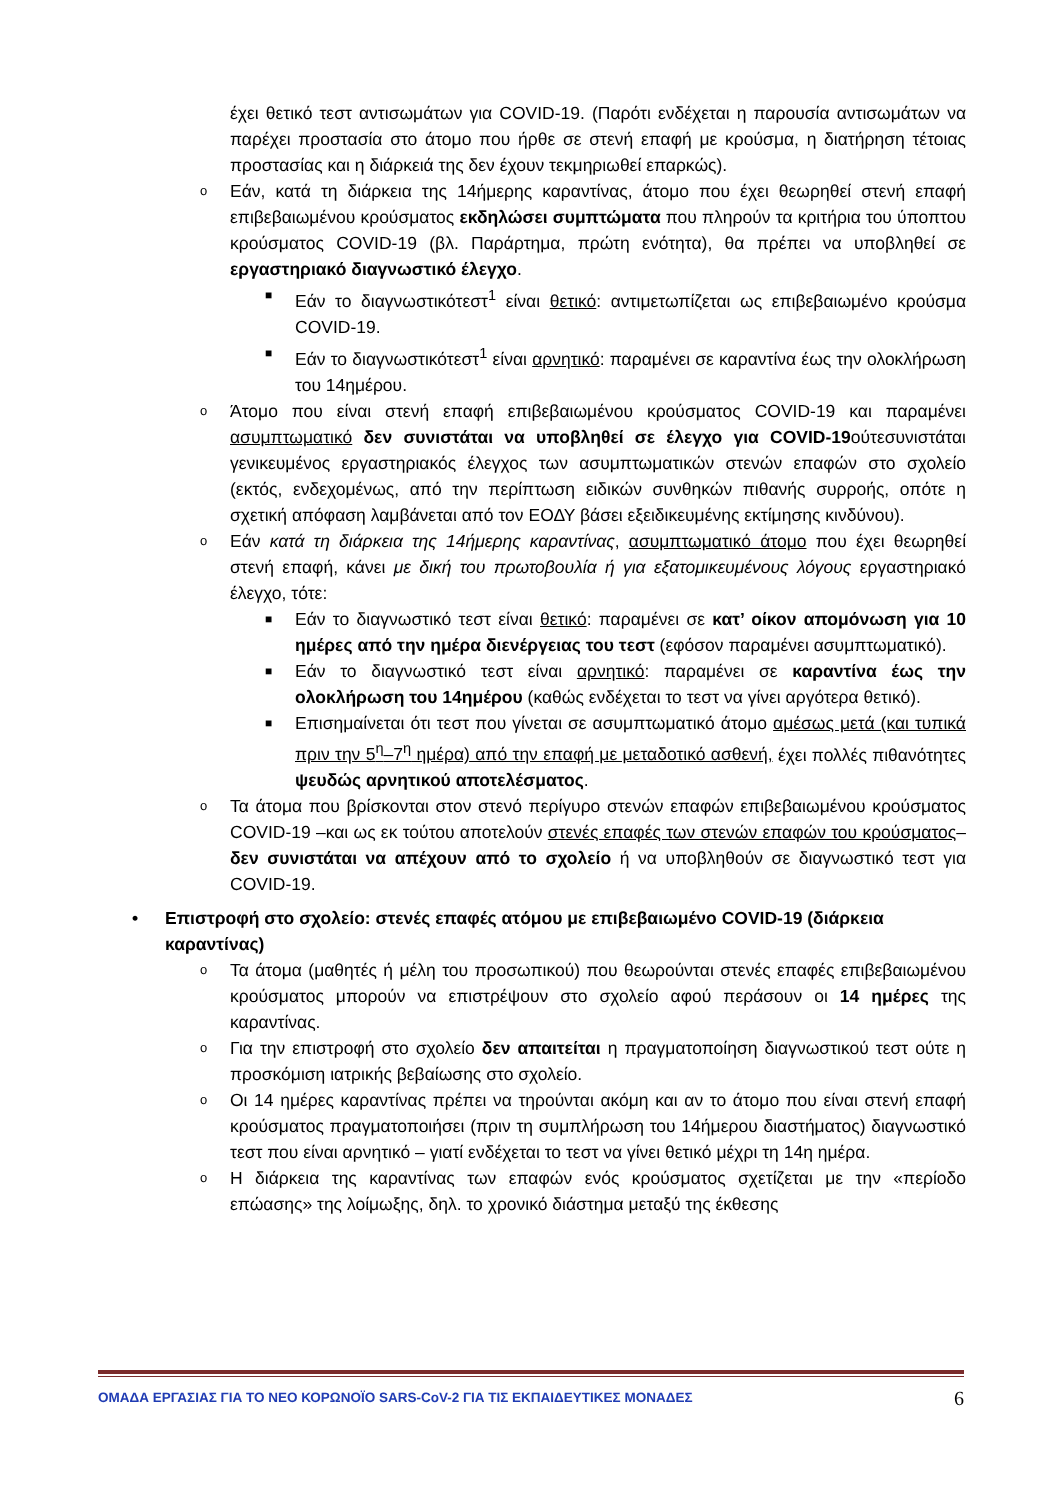έχει θετικό τεστ αντισωμάτων για COVID-19. (Παρότι ενδέχεται η παρουσία αντισωμάτων να παρέχει προστασία στο άτομο που ήρθε σε στενή επαφή με κρούσμα, η διατήρηση τέτοιας προστασίας και η διάρκειά της δεν έχουν τεκμηριωθεί επαρκώς).
o Εάν, κατά τη διάρκεια της 14ήμερης καραντίνας, άτομο που έχει θεωρηθεί στενή επαφή επιβεβαιωμένου κρούσματος εκδηλώσει συμπτώματα που πληρούν τα κριτήρια του ύποπτου κρούσματος COVID-19 (βλ. Παράρτημα, πρώτη ενότητα), θα πρέπει να υποβληθεί σε εργαστηριακό διαγνωστικό έλεγχο.
■ Εάν το διαγνωστικότεστ<sup>1</sup> είναι θετικό: αντιμετωπίζεται ως επιβεβαιωμένο κρούσμα COVID-19.
■ Εάν το διαγνωστικότεστ<sup>1</sup> είναι αρνητικό: παραμένει σε καραντίνα έως την ολοκλήρωση του 14ημέρου.
o Άτομο που είναι στενή επαφή επιβεβαιωμένου κρούσματος COVID-19 και παραμένει ασυμπτωματικό δεν συνιστάται να υποβληθεί σε έλεγχο για COVID-19ούτεσυνιστάται γενικευμένος εργαστηριακός έλεγχος των ασυμπτωματικών στενών επαφών στο σχολείο (εκτός, ενδεχομένως, από την περίπτωση ειδικών συνθηκών πιθανής συρροής, οπότε η σχετική απόφαση λαμβάνεται από τον ΕΟΔΥ βάσει εξειδικευμένης εκτίμησης κινδύνου).
o Εάν κατά τη διάρκεια της 14ήμερης καραντίνας, ασυμπτωματικό άτομο που έχει θεωρηθεί στενή επαφή, κάνει με δική του πρωτοβουλία ή για εξατομικευμένους λόγους εργαστηριακό έλεγχο, τότε:
■ Εάν το διαγνωστικό τεστ είναι θετικό: παραμένει σε κατ’ οίκον απομόνωση για 10 ημέρες από την ημέρα διενέργειας του τεστ (εφόσον παραμένει ασυμπτωματικό).
■ Εάν το διαγνωστικό τεστ είναι αρνητικό: παραμένει σε καραντίνα έως την ολοκλήρωση του 14ημέρου (καθώς ενδέχεται το τεστ να γίνει αργότερα θετικό).
■ Επισημαίνεται ότι τεστ που γίνεται σε ασυμπτωματικό άτομο αμέσως μετά (και τυπικά πριν την 5<sup>η</sup>–7<sup>η</sup> ημέρα) από την επαφή με μεταδοτικό ασθενή, έχει πολλές πιθανότητες ψευδώς αρνητικού αποτελέσματος.
o Τα άτομα που βρίσκονται στον στενό περίγυρο στενών επαφών επιβεβαιωμένου κρούσματος COVID-19 –και ως εκ τούτου αποτελούν στενές επαφές των στενών επαφών του κρούσματος– δεν συνιστάται να απέχουν από το σχολείο ή να υποβληθούν σε διαγνωστικό τεστ για COVID-19.
• Επιστροφή στο σχολείο: στενές επαφές ατόμου με επιβεβαιωμένο COVID-19 (διάρκεια καραντίνας)
o Τα άτομα (μαθητές ή μέλη του προσωπικού) που θεωρούνται στενές επαφές επιβεβαιωμένου κρούσματος μπορούν να επιστρέψουν στο σχολείο αφού περάσουν οι 14 ημέρες της καραντίνας.
o Για την επιστροφή στο σχολείο δεν απαιτείται η πραγματοποίηση διαγνωστικού τεστ ούτε η προσκόμιση ιατρικής βεβαίωσης στο σχολείο.
o Οι 14 ημέρες καραντίνας πρέπει να τηρούνται ακόμη και αν το άτομο που είναι στενή επαφή κρούσματος πραγματοποιήσει (πριν τη συμπλήρωση του 14ήμερου διαστήματος) διαγνωστικό τεστ που είναι αρνητικό – γιατί ενδέχεται το τεστ να γίνει θετικό μέχρι τη 14η ημέρα.
o Η διάρκεια της καραντίνας των επαφών ενός κρούσματος σχετίζεται με την «περίοδο επώασης» της λοίμωξης, δηλ. το χρονικό διάστημα μεταξύ της έκθεσης
ΟΜΑΔΑ ΕΡΓΑΣΙΑΣ ΓΙΑ ΤΟ ΝΕΟ ΚΟΡΩΝΟΪΟ SARS-CoV-2 ΓΙΑ ΤΙΣ ΕΚΠΑΙΔΕΥΤΙΚΕΣ ΜΟΝΑΔΕΣ 6